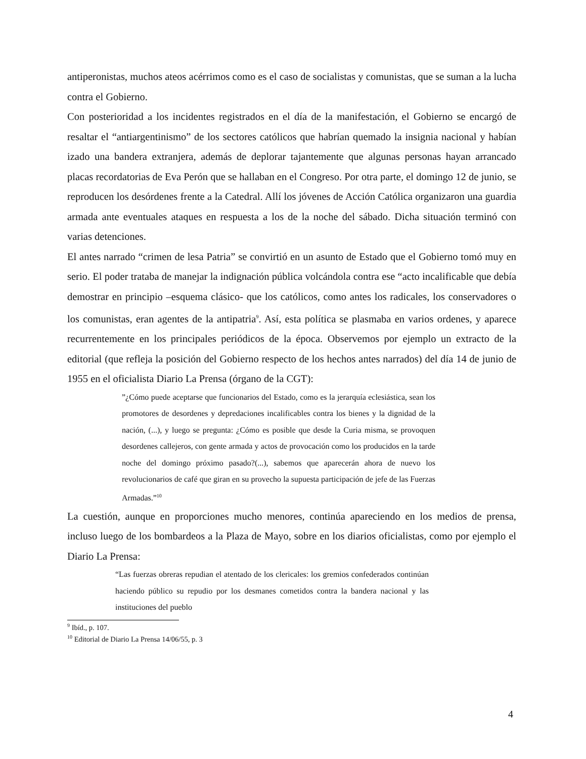antiperonistas, muchos ateos acérrimos como es el caso de socialistas y comunistas, que se suman a la lucha contra el Gobierno.
Con posterioridad a los incidentes registrados en el día de la manifestación, el Gobierno se encargó de resaltar el “antiargentinismo” de los sectores católicos que habrían quemado la insignia nacional y habían izado una bandera extranjera, además de deplorar tajantemente que algunas personas hayan arrancado placas recordatorias de Eva Perón que se hallaban en el Congreso. Por otra parte, el domingo 12 de junio, se reproducen los desórdenes frente a la Catedral. Allí los jóvenes de Acción Católica organizaron una guardia armada ante eventuales ataques en respuesta a los de la noche del sábado. Dicha situación terminó con varias detenciones.
El antes narrado “crimen de lesa Patria” se convirtió en un asunto de Estado que el Gobierno tomó muy en serio. El poder trataba de manejar la indignación pública volcándola contra ese “acto incalificable que debía demostrar en principio –esquema clásico- que los católicos, como antes los radicales, los conservadores o los comunistas, eran agentes de la antipatria<sup>9</sup>. Así, esta política se plasmaba en varios ordenes, y aparece recurrentemente en los principales periódicos de la época. Observemos por ejemplo un extracto de la editorial (que refleja la posición del Gobierno respecto de los hechos antes narrados) del día 14 de junio de 1955 en el oficialista Diario La Prensa (órgano de la CGT):
”¿Cómo puede aceptarse que funcionarios del Estado, como es la jerarquía eclesiástica, sean los promotores de desordenes y depredaciones incalificables contra los bienes y la dignidad de la nación, (...), y luego se pregunta: ¿Cómo es posible que desde la Curia misma, se provoquen desordenes callejeros, con gente armada y actos de provocación como los producidos en la tarde noche del domingo próximo pasado?(...), sabemos que aparecerán ahora de nuevo los revolucionarios de café que giran en su provecho la supuesta participación de jefe de las Fuerzas Armadas.”<sup>10</sup>
La cuestión, aunque en proporciones mucho menores, continúa apareciendo en los medios de prensa, incluso luego de los bombardeos a la Plaza de Mayo, sobre en los diarios oficialistas, como por ejemplo el Diario La Prensa:
“Las fuerzas obreras repudian el atentado de los clericales: los gremios confederados continúan haciendo público su repudio por los desmanes cometidos contra la bandera nacional y las instituciones del pueblo
<sup>9</sup> Ibíd., p. 107.
<sup>10</sup> Editorial de Diario La Prensa 14/06/55, p. 3
4